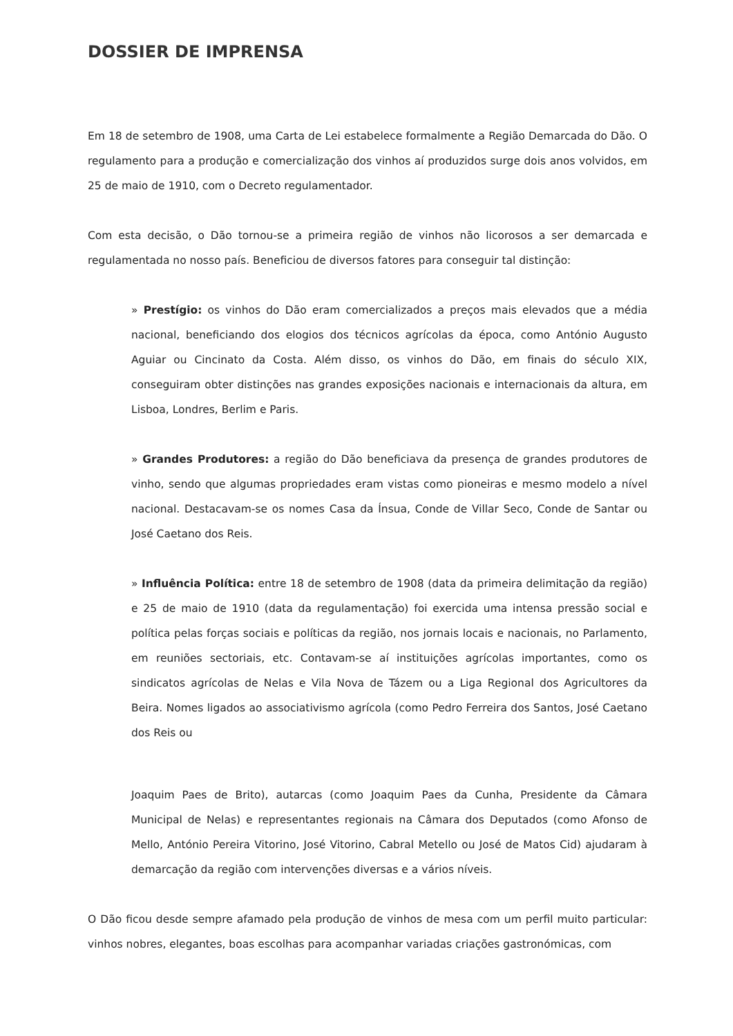DOSSIER DE IMPRENSA
Em 18 de setembro de 1908, uma Carta de Lei estabelece formalmente a Região Demarcada do Dão. O regulamento para a produção e comercialização dos vinhos aí produzidos surge dois anos volvidos, em 25 de maio de 1910, com o Decreto regulamentador.
Com esta decisão, o Dão tornou-se a primeira região de vinhos não licorosos a ser demarcada e regulamentada no nosso país. Beneficiou de diversos fatores para conseguir tal distinção:
» Prestígio: os vinhos do Dão eram comercializados a preços mais elevados que a média nacional, beneficiando dos elogios dos técnicos agrícolas da época, como António Augusto Aguiar ou Cincinato da Costa. Além disso, os vinhos do Dão, em finais do século XIX, conseguiram obter distinções nas grandes exposições nacionais e internacionais da altura, em Lisboa, Londres, Berlim e Paris.
» Grandes Produtores: a região do Dão beneficiava da presença de grandes produtores de vinho, sendo que algumas propriedades eram vistas como pioneiras e mesmo modelo a nível nacional. Destacavam-se os nomes Casa da Ínsua, Conde de Villar Seco, Conde de Santar ou José Caetano dos Reis.
» Influência Política: entre 18 de setembro de 1908 (data da primeira delimitação da região) e 25 de maio de 1910 (data da regulamentação) foi exercida uma intensa pressão social e política pelas forças sociais e políticas da região, nos jornais locais e nacionais, no Parlamento, em reuniões sectoriais, etc. Contavam-se aí instituições agrícolas importantes, como os sindicatos agrícolas de Nelas e Vila Nova de Tázem ou a Liga Regional dos Agricultores da Beira. Nomes ligados ao associativismo agrícola (como Pedro Ferreira dos Santos, José Caetano dos Reis ou
Joaquim Paes de Brito), autarcas (como Joaquim Paes da Cunha, Presidente da Câmara Municipal de Nelas) e representantes regionais na Câmara dos Deputados (como Afonso de Mello, António Pereira Vitorino, José Vitorino, Cabral Metello ou José de Matos Cid) ajudaram à demarcação da região com intervenções diversas e a vários níveis.
O Dão ficou desde sempre afamado pela produção de vinhos de mesa com um perfil muito particular: vinhos nobres, elegantes, boas escolhas para acompanhar variadas criações gastronómicas, com